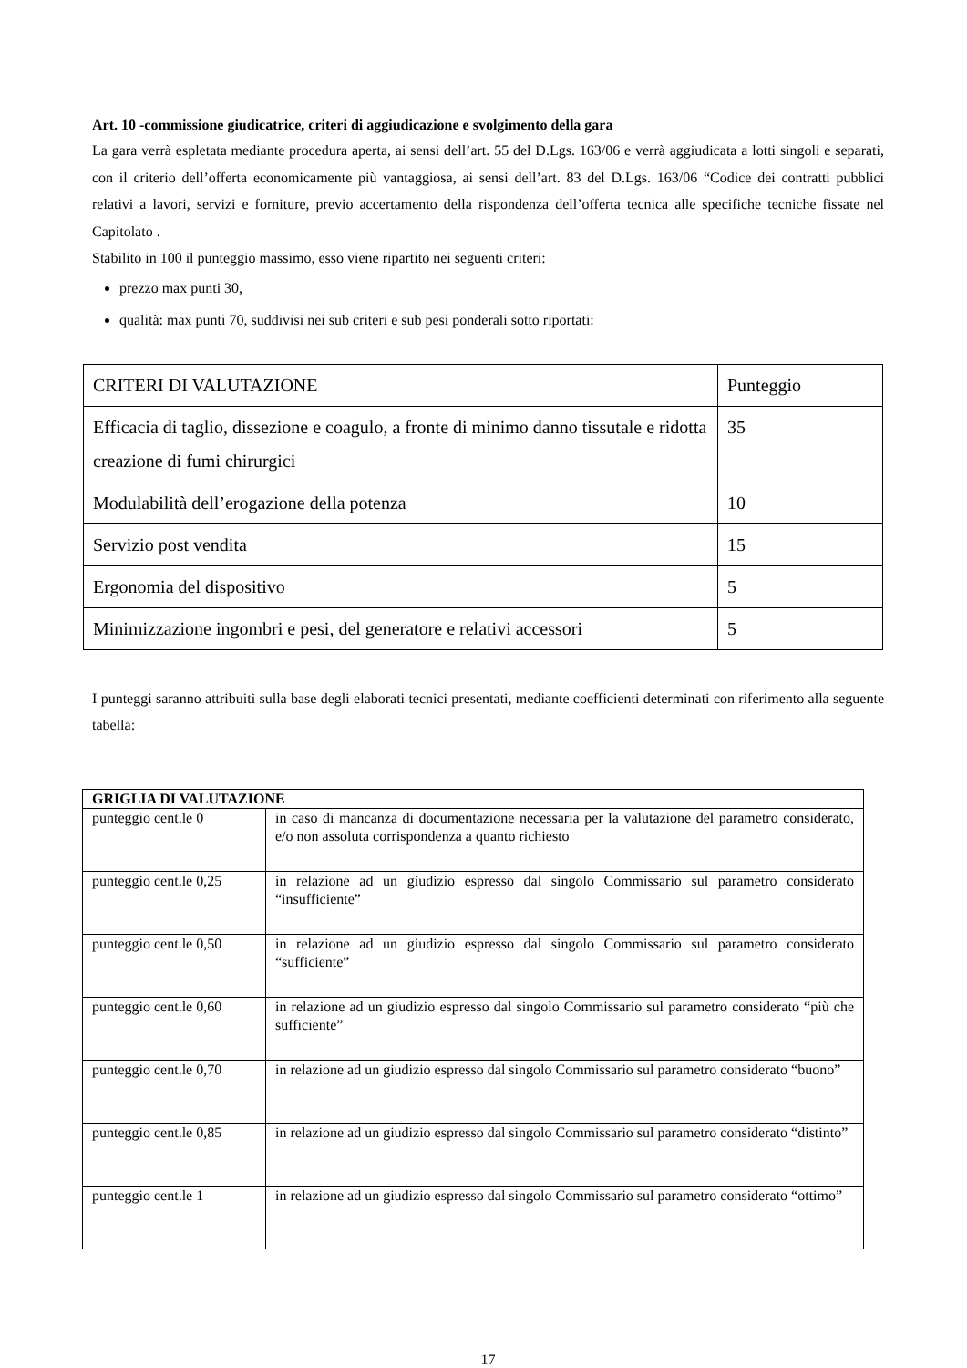Art. 10 -commissione giudicatrice, criteri di aggiudicazione e svolgimento della gara
La gara verrà espletata mediante procedura aperta, ai sensi dell’art. 55 del D.Lgs. 163/06 e verrà aggiudicata a lotti singoli e separati, con il criterio dell’offerta economicamente più vantaggiosa, ai sensi dell’art. 83 del D.Lgs. 163/06 “Codice dei contratti pubblici relativi a lavori, servizi e forniture, previo accertamento della rispondenza dell’offerta tecnica alle specifiche tecniche fissate nel Capitolato .
Stabilito in 100 il punteggio massimo, esso viene ripartito nei seguenti criteri:
prezzo max punti 30,
qualità: max punti 70, suddivisi nei sub criteri e sub pesi ponderali sotto riportati:
| CRITERI DI VALUTAZIONE | Punteggio |
| Efficacia di taglio, dissezione e coagulo, a fronte di minimo danno tissutale e ridotta creazione di fumi chirurgici | 35 |
| Modulabilità dell’erogazione della potenza | 10 |
| Servizio post vendita | 15 |
| Ergonomia del dispositivo | 5 |
| Minimizzazione ingombri e pesi, del generatore e relativi accessori | 5 |
I punteggi saranno attribuiti sulla base degli elaborati tecnici presentati, mediante coefficienti determinati con riferimento alla seguente tabella:
| GRIGLIA DI VALUTAZIONE | |
| punteggio cent.le 0 | in caso di mancanza di documentazione necessaria per la valutazione del parametro considerato, e/o non assoluta corrispondenza a quanto richiesto |
| punteggio cent.le 0,25 | in relazione ad un giudizio espresso dal singolo Commissario sul parametro considerato “insufficiente” |
| punteggio cent.le 0,50 | in relazione ad un giudizio espresso dal singolo Commissario sul parametro considerato “sufficiente” |
| punteggio cent.le 0,60 | in relazione ad un giudizio espresso dal singolo Commissario sul parametro considerato “più che sufficiente” |
| punteggio cent.le 0,70 | in relazione ad un giudizio espresso dal singolo Commissario sul parametro considerato “buono” |
| punteggio cent.le 0,85 | in relazione ad un giudizio espresso dal singolo Commissario sul parametro considerato “distinto” |
| punteggio cent.le 1 | in relazione ad un giudizio espresso dal singolo Commissario sul parametro considerato “ottimo” |
17